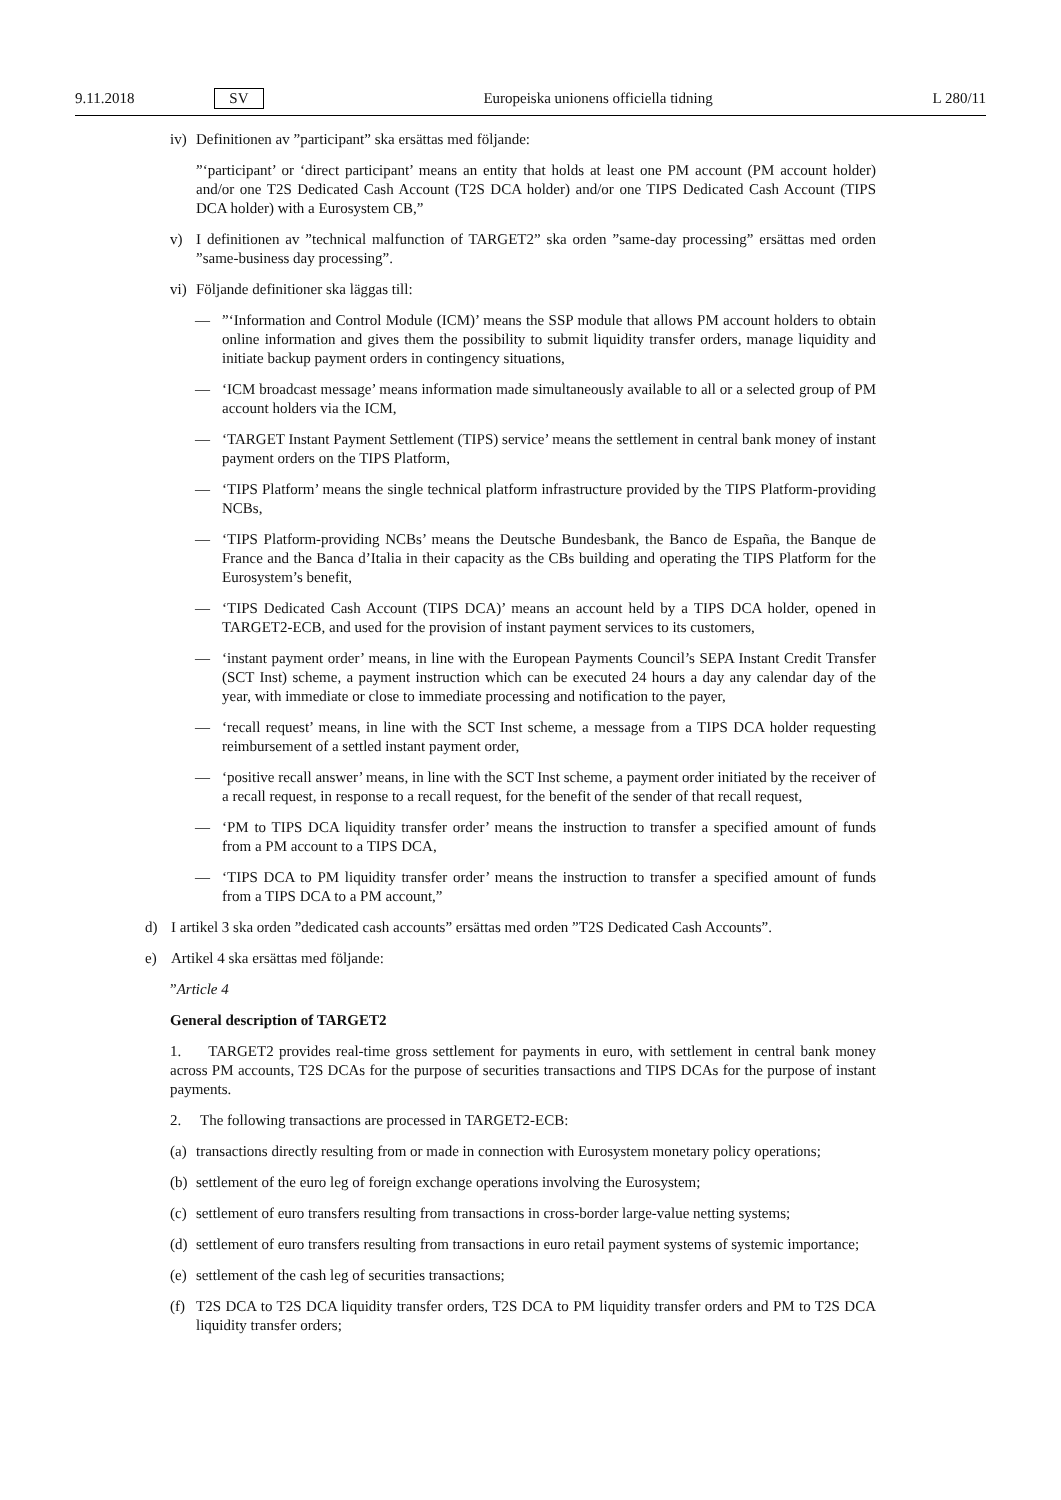9.11.2018 SV Europeiska unionens officiella tidning L 280/11
iv) Definitionen av ”participant” ska ersättas med följande:
”‘participant’ or ‘direct participant’ means an entity that holds at least one PM account (PM account holder) and/or one T2S Dedicated Cash Account (T2S DCA holder) and/or one TIPS Dedicated Cash Account (TIPS DCA holder) with a Eurosystem CB,”
v) I definitionen av ”technical malfunction of TARGET2” ska orden ”same-day processing” ersättas med orden ”same-business day processing”.
vi) Följande definitioner ska läggas till:
—”‘Information and Control Module (ICM)’ means the SSP module that allows PM account holders to obtain online information and gives them the possibility to submit liquidity transfer orders, manage liquidity and initiate backup payment orders in contingency situations,
— ‘ICM broadcast message’ means information made simultaneously available to all or a selected group of PM account holders via the ICM,
— ‘TARGET Instant Payment Settlement (TIPS) service’ means the settlement in central bank money of instant payment orders on the TIPS Platform,
— ‘TIPS Platform’ means the single technical platform infrastructure provided by the TIPS Platform-providing NCBs,
— ‘TIPS Platform-providing NCBs’ means the Deutsche Bundesbank, the Banco de España, the Banque de France and the Banca d’Italia in their capacity as the CBs building and operating the TIPS Platform for the Eurosystem’s benefit,
— ‘TIPS Dedicated Cash Account (TIPS DCA)’ means an account held by a TIPS DCA holder, opened in TARGET2-ECB, and used for the provision of instant payment services to its customers,
— ‘instant payment order’ means, in line with the European Payments Council’s SEPA Instant Credit Transfer (SCT Inst) scheme, a payment instruction which can be executed 24 hours a day any calendar day of the year, with immediate or close to immediate processing and notification to the payer,
— ‘recall request’ means, in line with the SCT Inst scheme, a message from a TIPS DCA holder requesting reimbursement of a settled instant payment order,
— ‘positive recall answer’ means, in line with the SCT Inst scheme, a payment order initiated by the receiver of a recall request, in response to a recall request, for the benefit of the sender of that recall request,
— ‘PM to TIPS DCA liquidity transfer order’ means the instruction to transfer a specified amount of funds from a PM account to a TIPS DCA,
— ‘TIPS DCA to PM liquidity transfer order’ means the instruction to transfer a specified amount of funds from a TIPS DCA to a PM account,”
d) I artikel 3 ska orden ”dedicated cash accounts” ersättas med orden ”T2S Dedicated Cash Accounts”.
e) Artikel 4 ska ersättas med följande:
”Article 4
General description of TARGET2
1. TARGET2 provides real-time gross settlement for payments in euro, with settlement in central bank money across PM accounts, T2S DCAs for the purpose of securities transactions and TIPS DCAs for the purpose of instant payments.
2. The following transactions are processed in TARGET2-ECB:
(a) transactions directly resulting from or made in connection with Eurosystem monetary policy operations;
(b) settlement of the euro leg of foreign exchange operations involving the Eurosystem;
(c) settlement of euro transfers resulting from transactions in cross-border large-value netting systems;
(d) settlement of euro transfers resulting from transactions in euro retail payment systems of systemic importance;
(e) settlement of the cash leg of securities transactions;
(f) T2S DCA to T2S DCA liquidity transfer orders, T2S DCA to PM liquidity transfer orders and PM to T2S DCA liquidity transfer orders;